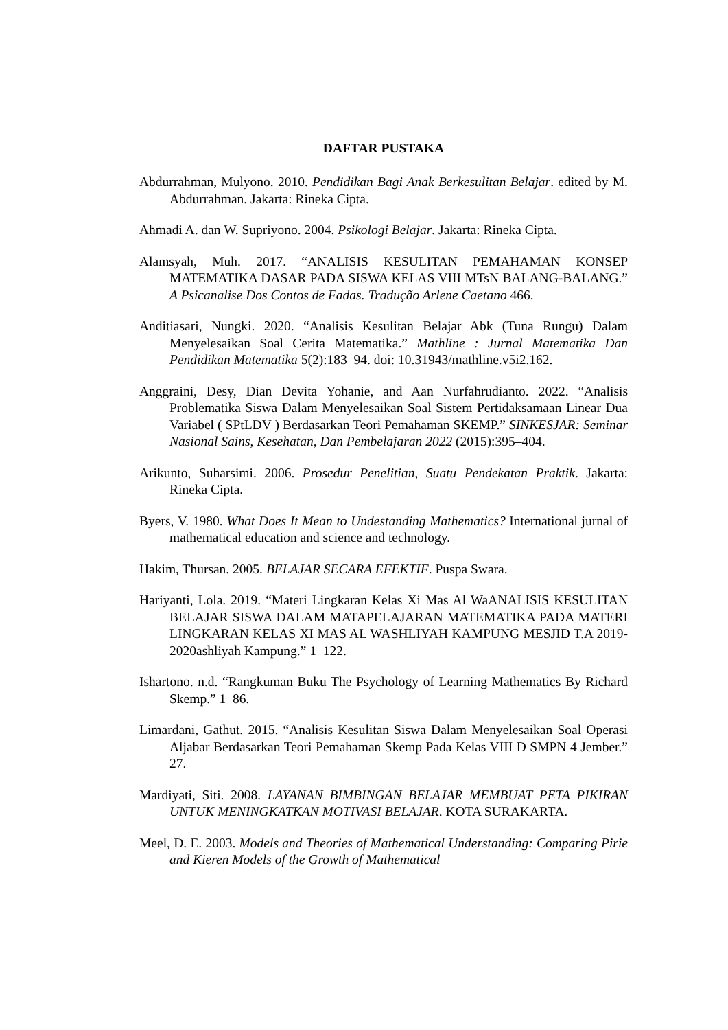DAFTAR PUSTAKA
Abdurrahman, Mulyono. 2010. Pendidikan Bagi Anak Berkesulitan Belajar. edited by M. Abdurrahman. Jakarta: Rineka Cipta.
Ahmadi A. dan W. Supriyono. 2004. Psikologi Belajar. Jakarta: Rineka Cipta.
Alamsyah, Muh. 2017. “ANALISIS KESULITAN PEMAHAMAN KONSEP MATEMATIKA DASAR PADA SISWA KELAS VIII MTsN BALANG-BALANG.” A Psicanalise Dos Contos de Fadas. Tradução Arlene Caetano 466.
Anditiasari, Nungki. 2020. “Analisis Kesulitan Belajar Abk (Tuna Rungu) Dalam Menyelesaikan Soal Cerita Matematika.” Mathline : Jurnal Matematika Dan Pendidikan Matematika 5(2):183–94. doi: 10.31943/mathline.v5i2.162.
Anggraini, Desy, Dian Devita Yohanie, and Aan Nurfahrudianto. 2022. “Analisis Problematika Siswa Dalam Menyelesaikan Soal Sistem Pertidaksamaan Linear Dua Variabel ( SPtLDV ) Berdasarkan Teori Pemahaman SKEMP.” SINKESJAR: Seminar Nasional Sains, Kesehatan, Dan Pembelajaran 2022 (2015):395–404.
Arikunto, Suharsimi. 2006. Prosedur Penelitian, Suatu Pendekatan Praktik. Jakarta: Rineka Cipta.
Byers, V. 1980. What Does It Mean to Undestanding Mathematics? International jurnal of mathematical education and science and technology.
Hakim, Thursan. 2005. BELAJAR SECARA EFEKTIF. Puspa Swara.
Hariyanti, Lola. 2019. “Materi Lingkaran Kelas Xi Mas Al WaANALISIS KESULITAN BELAJAR SISWA DALAM MATAPELAJARAN MATEMATIKA PADA MATERI LINGKARAN KELAS XI MAS AL WASHLIYAH KAMPUNG MESJID T.A 2019-2020ashliyah Kampung.” 1–122.
Ishartono. n.d. “Rangkuman Buku The Psychology of Learning Mathematics By Richard Skemp.” 1–86.
Limardani, Gathut. 2015. “Analisis Kesulitan Siswa Dalam Menyelesaikan Soal Operasi Aljabar Berdasarkan Teori Pemahaman Skemp Pada Kelas VIII D SMPN 4 Jember.” 27.
Mardiyati, Siti. 2008. LAYANAN BIMBINGAN BELAJAR MEMBUAT PETA PIKIRAN UNTUK MENINGKATKAN MOTIVASI BELAJAR. KOTA SURAKARTA.
Meel, D. E. 2003. Models and Theories of Mathematical Understanding: Comparing Pirie and Kieren Models of the Growth of Mathematical